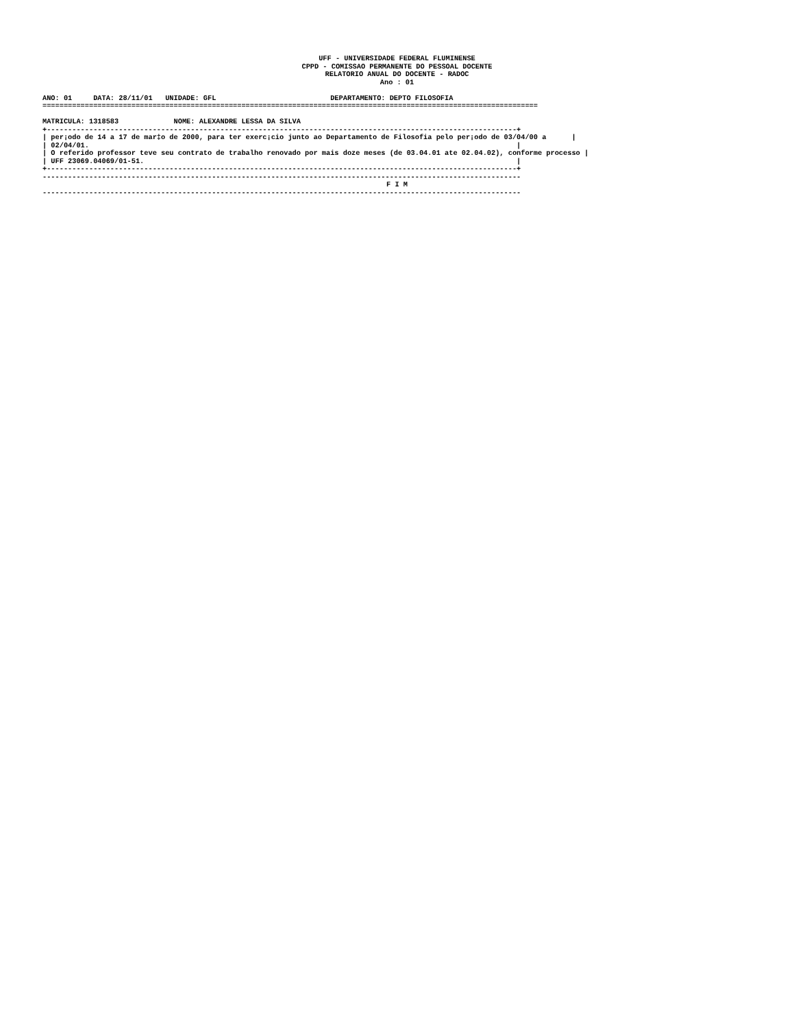UFF - UNIVERSIDADE FEDERAL FLUMINENSE
CPPD - COMISSAO PERMANENTE DO PESSOAL DOCENTE
RELATORIO ANUAL DO DOCENTE - RADOC
Ano : 01
ANO: 01     DATA: 28/11/01   UNIDADE: GFL                           DEPARTAMENTO: DEPTO FILOSOFIA
=====================================================================================================================

MATRICULA: 1318583             NOME: ALEXANDRE LESSA DA SILVA
+---------------------------------------------------------------------------------------------------------------+
| per¡odo de 14 a 17 de mar‡o de 2000, para ter exerc¡cio junto ao Departamento de Filosofia pelo per¡odo de 03/04/00 a      |
| 02/04/01.                                                                                                     |
| O referido professor teve seu contrato de trabalho renovado por mais doze meses (de 03.04.01 ate 02.04.02), conforme processo |
| UFF 23069.04069/01-51.                                                                                        |
+---------------------------------------------------------------------------------------------------------------+
-----------------------------------------------------------------------------------------------------------------
F I M
-----------------------------------------------------------------------------------------------------------------